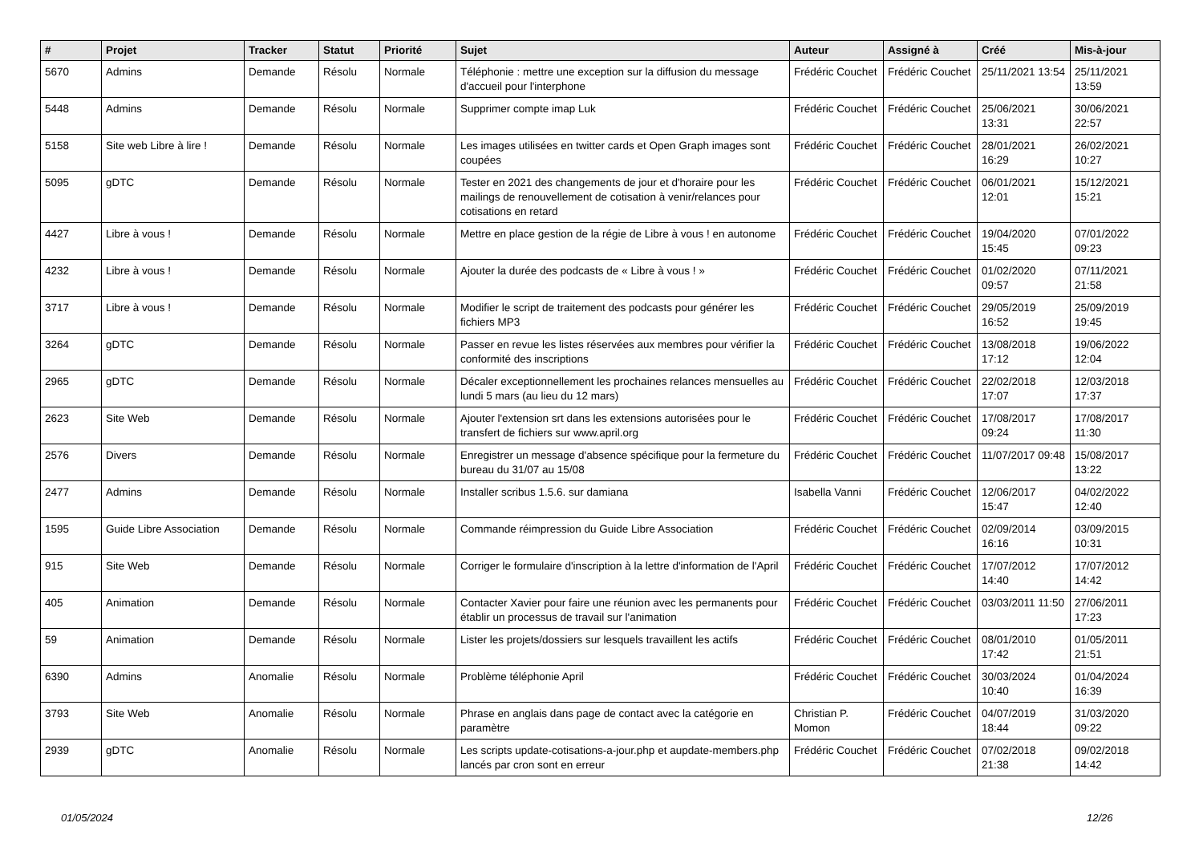| # | Projet | Tracker | Statut | Priorité | Sujet | Auteur | Assigné à | Créé | Mis-à-jour |
| --- | --- | --- | --- | --- | --- | --- | --- | --- | --- |
| 5670 | Admins | Demande | Résolu | Normale | Téléphonie : mettre une exception sur la diffusion du message d'accueil pour l'interphone | Frédéric Couchet | Frédéric Couchet | 25/11/2021 13:54 | 25/11/2021 13:59 |
| 5448 | Admins | Demande | Résolu | Normale | Supprimer compte imap Luk | Frédéric Couchet | Frédéric Couchet | 25/06/2021 13:31 | 30/06/2021 22:57 |
| 5158 | Site web Libre à lire ! | Demande | Résolu | Normale | Les images utilisées en twitter cards et Open Graph images sont coupées | Frédéric Couchet | Frédéric Couchet | 28/01/2021 16:29 | 26/02/2021 10:27 |
| 5095 | gDTC | Demande | Résolu | Normale | Tester en 2021 des changements de jour et d'horaire pour les mailings de renouvellement de cotisation à venir/relances pour cotisations en retard | Frédéric Couchet | Frédéric Couchet | 06/01/2021 12:01 | 15/12/2021 15:21 |
| 4427 | Libre à vous ! | Demande | Résolu | Normale | Mettre en place gestion de la régie de Libre à vous ! en autonome | Frédéric Couchet | Frédéric Couchet | 19/04/2020 15:45 | 07/01/2022 09:23 |
| 4232 | Libre à vous ! | Demande | Résolu | Normale | Ajouter la durée des podcasts de « Libre à vous ! » | Frédéric Couchet | Frédéric Couchet | 01/02/2020 09:57 | 07/11/2021 21:58 |
| 3717 | Libre à vous ! | Demande | Résolu | Normale | Modifier le script de traitement des podcasts pour générer les fichiers MP3 | Frédéric Couchet | Frédéric Couchet | 29/05/2019 16:52 | 25/09/2019 19:45 |
| 3264 | gDTC | Demande | Résolu | Normale | Passer en revue les listes réservées aux membres pour vérifier la conformité des inscriptions | Frédéric Couchet | Frédéric Couchet | 13/08/2018 17:12 | 19/06/2022 12:04 |
| 2965 | gDTC | Demande | Résolu | Normale | Décaler exceptionnellement les prochaines relances mensuelles au lundi 5 mars (au lieu du 12 mars) | Frédéric Couchet | Frédéric Couchet | 22/02/2018 17:07 | 12/03/2018 17:37 |
| 2623 | Site Web | Demande | Résolu | Normale | Ajouter l'extension srt dans les extensions autorisées pour le transfert de fichiers sur www.april.org | Frédéric Couchet | Frédéric Couchet | 17/08/2017 09:24 | 17/08/2017 11:30 |
| 2576 | Divers | Demande | Résolu | Normale | Enregistrer un message d'absence spécifique pour la fermeture du bureau du 31/07 au 15/08 | Frédéric Couchet | Frédéric Couchet | 11/07/2017 09:48 | 15/08/2017 13:22 |
| 2477 | Admins | Demande | Résolu | Normale | Installer scribus 1.5.6. sur damiana | Isabella Vanni | Frédéric Couchet | 12/06/2017 15:47 | 04/02/2022 12:40 |
| 1595 | Guide Libre Association | Demande | Résolu | Normale | Commande réimpression du Guide Libre Association | Frédéric Couchet | Frédéric Couchet | 02/09/2014 16:16 | 03/09/2015 10:31 |
| 915 | Site Web | Demande | Résolu | Normale | Corriger le formulaire d'inscription à la lettre d'information de l'April | Frédéric Couchet | Frédéric Couchet | 17/07/2012 14:40 | 17/07/2012 14:42 |
| 405 | Animation | Demande | Résolu | Normale | Contacter Xavier pour faire une réunion avec les permanents pour établir un processus de travail sur l'animation | Frédéric Couchet | Frédéric Couchet | 03/03/2011 11:50 | 27/06/2011 17:23 |
| 59 | Animation | Demande | Résolu | Normale | Lister les projets/dossiers sur lesquels travaillent les actifs | Frédéric Couchet | Frédéric Couchet | 08/01/2010 17:42 | 01/05/2011 21:51 |
| 6390 | Admins | Anomalie | Résolu | Normale | Problème téléphonie April | Frédéric Couchet | Frédéric Couchet | 30/03/2024 10:40 | 01/04/2024 16:39 |
| 3793 | Site Web | Anomalie | Résolu | Normale | Phrase en anglais dans page de contact avec la catégorie en paramètre | Christian P. Momon | Frédéric Couchet | 04/07/2019 18:44 | 31/03/2020 09:22 |
| 2939 | gDTC | Anomalie | Résolu | Normale | Les scripts update-cotisations-a-jour.php et aupdate-members.php lancés par cron sont en erreur | Frédéric Couchet | Frédéric Couchet | 07/02/2018 21:38 | 09/02/2018 14:42 |
01/05/2024 12/26